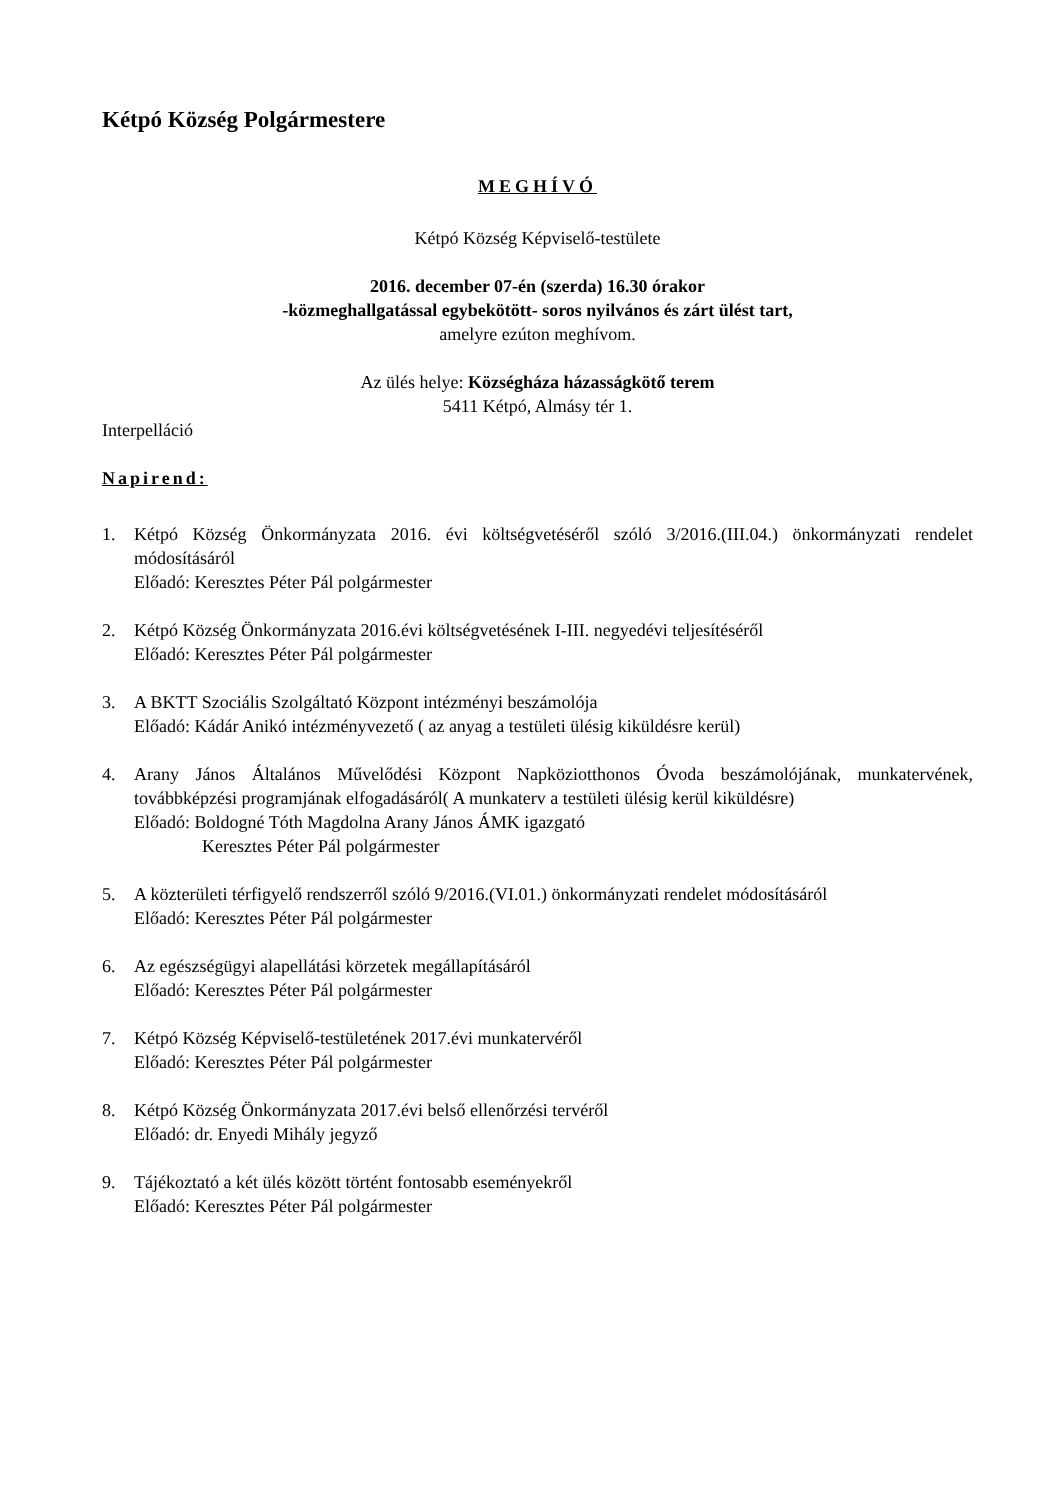Kétpó Község Polgármestere
MEGHÍVÓ
Kétpó Község Képviselő-testülete
2016. december 07-én (szerda) 16.30 órakor
-közmeghallgatással egybekötött- soros nyilvános és zárt ülést tart,
amelyre ezúton meghívom.
Az ülés helye: Községháza házasságkötő terem
5411 Kétpó, Almásy tér 1.
Interpelláció
Napirend:
1. Kétpó Község Önkormányzata 2016. évi költségvetéséről szóló 3/2016.(III.04.) önkormányzati rendelet módosításáról
Előadó: Keresztes Péter Pál polgármester
2. Kétpó Község Önkormányzata 2016.évi költségvetésének I-III. negyedévi teljesítéséről
Előadó: Keresztes Péter Pál polgármester
3. A BKTT Szociális Szolgáltató Központ intézményi beszámolója
Előadó: Kádár Anikó intézményvezető ( az anyag a testületi ülésig kiküldésre kerül)
4. Arany János Általános Művelődési Központ Napköziotthonos Óvoda beszámolójának, munkatervének, továbbképzési programjának elfogadásáról( A munkaterv a testületi ülésig kerül kiküldésre)
Előadó: Boldogné Tóth Magdolna Arany János ÁMK igazgató
Keresztes Péter Pál polgármester
5. A közterületi térfigyelő rendszerről szóló 9/2016.(VI.01.) önkormányzati rendelet módosításáról
Előadó: Keresztes Péter Pál polgármester
6. Az egészségügyi alapellátási körzetek megállapításáról
Előadó: Keresztes Péter Pál polgármester
7. Kétpó Község Képviselő-testületének 2017.évi munkatervéről
Előadó: Keresztes Péter Pál polgármester
8. Kétpó Község Önkormányzata 2017.évi belső ellenőrzési tervéről
Előadó: dr. Enyedi Mihály jegyző
9. Tájékoztató a két ülés között történt fontosabb eseményekről
Előadó: Keresztes Péter Pál polgármester